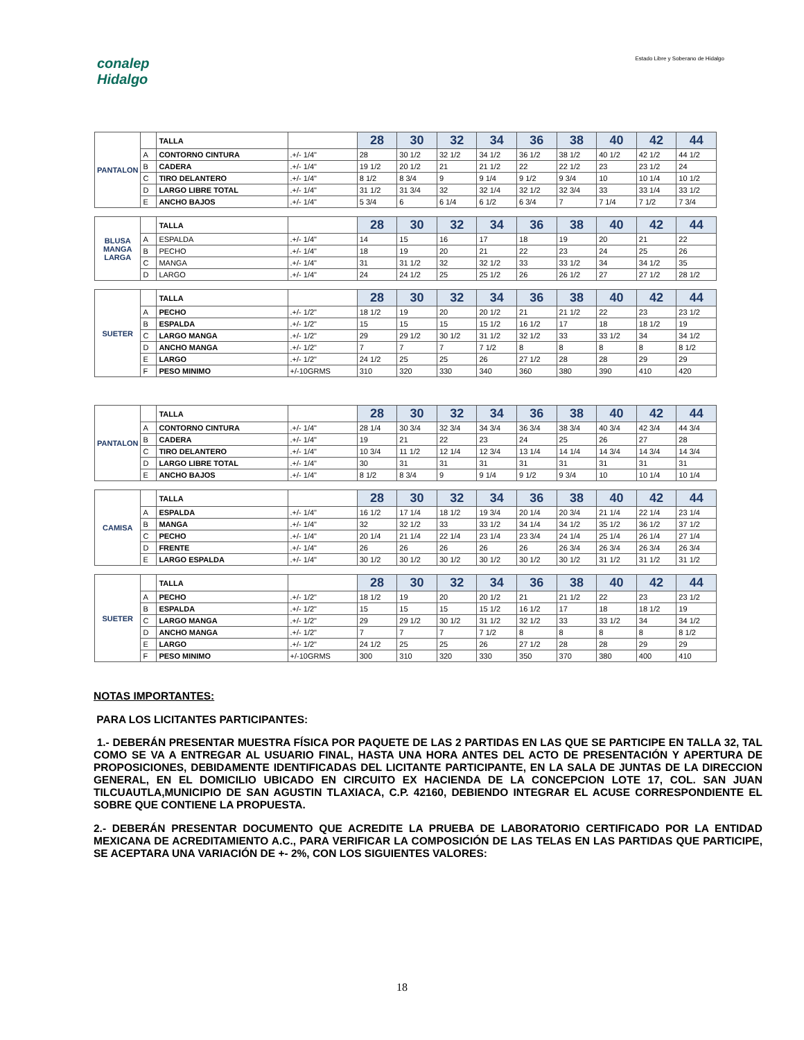conalep
Hidalgo
Estado Libre y Soberano de Hidalgo
| PANTALON | | TALLA | | 28 | 30 | 32 | 34 | 36 | 38 | 40 | 42 | 44 |
| | A | CONTORNO CINTURA | .+/- 1/4" | 28 | 30 1/2 | 32 1/2 | 34 1/2 | 36 1/2 | 38 1/2 | 40 1/2 | 42 1/2 | 44 1/2 |
| | B | CADERA | .+/- 1/4" | 19 1/2 | 20 1/2 | 21 | 21 1/2 | 22 | 22 1/2 | 23 | 23 1/2 | 24 |
| | C | TIRO DELANTERO | .+/- 1/4" | 8 1/2 | 8 3/4 | 9 | 9 1/4 | 9 1/2 | 9 3/4 | 10 | 10 1/4 | 10 1/2 |
| | D | LARGO LIBRE TOTAL | .+/- 1/4" | 31 1/2 | 31 3/4 | 32 | 32 1/4 | 32 1/2 | 32 3/4 | 33 | 33 1/4 | 33 1/2 |
| | E | ANCHO BAJOS | .+/- 1/4" | 5 3/4 | 6 | 6 1/4 | 6 1/2 | 6 3/4 | 7 | 7 1/4 | 7 1/2 | 7 3/4 |
| BLUSA MANGA LARGA | | TALLA | | 28 | 30 | 32 | 34 | 36 | 38 | 40 | 42 | 44 |
| | A | ESPALDA | .+/- 1/4" | 14 | 15 | 16 | 17 | 18 | 19 | 20 | 21 | 22 |
| | B | PECHO | .+/- 1/4" | 18 | 19 | 20 | 21 | 22 | 23 | 24 | 25 | 26 |
| | C | MANGA | .+/- 1/4" | 31 | 31 1/2 | 32 | 32 1/2 | 33 | 33 1/2 | 34 | 34 1/2 | 35 |
| | D | LARGO | .+/- 1/4" | 24 | 24 1/2 | 25 | 25 1/2 | 26 | 26 1/2 | 27 | 27 1/2 | 28 1/2 |
| SUETER | | TALLA | | 28 | 30 | 32 | 34 | 36 | 38 | 40 | 42 | 44 |
| | A | PECHO | .+/- 1/2" | 18 1/2 | 19 | 20 | 20 1/2 | 21 | 21 1/2 | 22 | 23 | 23 1/2 |
| | B | ESPALDA | .+/- 1/2" | 15 | 15 | 15 | 15 1/2 | 16 1/2 | 17 | 18 | 18 1/2 | 19 |
| | C | LARGO MANGA | .+/- 1/2" | 29 | 29 1/2 | 30 1/2 | 31 1/2 | 32 1/2 | 33 | 33 1/2 | 34 | 34 1/2 |
| | D | ANCHO MANGA | .+/- 1/2" | 7 | 7 | 7 | 7 1/2 | 8 | 8 | 8 | 8 | 8 1/2 |
| | E | LARGO | .+/- 1/2" | 24 1/2 | 25 | 25 | 26 | 27 1/2 | 28 | 28 | 29 | 29 |
| | F | PESO MINIMO | +/-10GRMS | 310 | 320 | 330 | 340 | 360 | 380 | 390 | 410 | 420 |
| PANTALON | | TALLA | | 28 | 30 | 32 | 34 | 36 | 38 | 40 | 42 | 44 |
| | A | CONTORNO CINTURA | .+/- 1/4" | 28 1/4 | 30 3/4 | 32 3/4 | 34 3/4 | 36 3/4 | 38 3/4 | 40 3/4 | 42 3/4 | 44 3/4 |
| | B | CADERA | .+/- 1/4" | 19 | 21 | 22 | 23 | 24 | 25 | 26 | 27 | 28 |
| | C | TIRO DELANTERO | .+/- 1/4" | 10 3/4 | 11 1/2 | 12 1/4 | 12 3/4 | 13 1/4 | 14 1/4 | 14 3/4 | 14 3/4 | 14 3/4 |
| | D | LARGO LIBRE TOTAL | .+/- 1/4" | 30 | 31 | 31 | 31 | 31 | 31 | 31 | 31 | 31 |
| | E | ANCHO BAJOS | .+/- 1/4" | 8 1/2 | 8 3/4 | 9 | 9 1/4 | 9 1/2 | 9 3/4 | 10 | 10 1/4 | 10 1/4 |
| CAMISA | | TALLA | | 28 | 30 | 32 | 34 | 36 | 38 | 40 | 42 | 44 |
| | A | ESPALDA | .+/- 1/4" | 16 1/2 | 17 1/4 | 18 1/2 | 19 3/4 | 20 1/4 | 20 3/4 | 21 1/4 | 22 1/4 | 23 1/4 |
| | B | MANGA | .+/- 1/4" | 32 | 32 1/2 | 33 | 33 1/2 | 34 1/4 | 34 1/2 | 35 1/2 | 36 1/2 | 37 1/2 |
| | C | PECHO | .+/- 1/4" | 20 1/4 | 21 1/4 | 22 1/4 | 23 1/4 | 23 3/4 | 24 1/4 | 25 1/4 | 26 1/4 | 27 1/4 |
| | D | FRENTE | .+/- 1/4" | 26 | 26 | 26 | 26 | 26 | 26 3/4 | 26 3/4 | 26 3/4 | 26 3/4 |
| | E | LARGO ESPALDA | .+/- 1/4" | 30 1/2 | 30 1/2 | 30 1/2 | 30 1/2 | 30 1/2 | 30 1/2 | 31 1/2 | 31 1/2 | 31 1/2 |
| SUETER | | TALLA | | 28 | 30 | 32 | 34 | 36 | 38 | 40 | 42 | 44 |
| | A | PECHO | .+/- 1/2" | 18 1/2 | 19 | 20 | 20 1/2 | 21 | 21 1/2 | 22 | 23 | 23 1/2 |
| | B | ESPALDA | .+/- 1/2" | 15 | 15 | 15 | 15 1/2 | 16 1/2 | 17 | 18 | 18 1/2 | 19 |
| | C | LARGO MANGA | .+/- 1/2" | 29 | 29 1/2 | 30 1/2 | 31 1/2 | 32 1/2 | 33 | 33 1/2 | 34 | 34 1/2 |
| | D | ANCHO MANGA | .+/- 1/2" | 7 | 7 | 7 | 7 1/2 | 8 | 8 | 8 | 8 | 8 1/2 |
| | E | LARGO | .+/- 1/2" | 24 1/2 | 25 | 25 | 26 | 27 1/2 | 28 | 28 | 29 | 29 |
| | F | PESO MINIMO | +/-10GRMS | 300 | 310 | 320 | 330 | 350 | 370 | 380 | 400 | 410 |
NOTAS IMPORTANTES:
PARA LOS LICITANTES PARTICIPANTES:
1.- DEBERÁN PRESENTAR MUESTRA FÍSICA POR PAQUETE DE LAS 2 PARTIDAS EN LAS QUE SE PARTICIPE EN TALLA 32, TAL COMO SE VA A ENTREGAR AL USUARIO FINAL, HASTA UNA HORA ANTES DEL ACTO DE PRESENTACIÓN Y APERTURA DE PROPOSICIONES, DEBIDAMENTE IDENTIFICADAS DEL LICITANTE PARTICIPANTE, EN LA SALA DE JUNTAS DE LA DIRECCION GENERAL, EN EL DOMICILIO UBICADO EN CIRCUITO EX HACIENDA DE LA CONCEPCION LOTE 17, COL. SAN JUAN TILCUAUTLA,MUNICIPIO DE SAN AGUSTIN TLAXIACA, C.P. 42160, DEBIENDO INTEGRAR EL ACUSE CORRESPONDIENTE EL SOBRE QUE CONTIENE LA PROPUESTA.
2.- DEBERÁN PRESENTAR DOCUMENTO QUE ACREDITE LA PRUEBA DE LABORATORIO CERTIFICADO POR LA ENTIDAD MEXICANA DE ACREDITAMIENTO A.C., PARA VERIFICAR LA COMPOSICIÓN DE LAS TELAS EN LAS PARTIDAS QUE PARTICIPE, SE ACEPTARA UNA VARIACIÓN DE +- 2%, CON LOS SIGUIENTES VALORES:
18